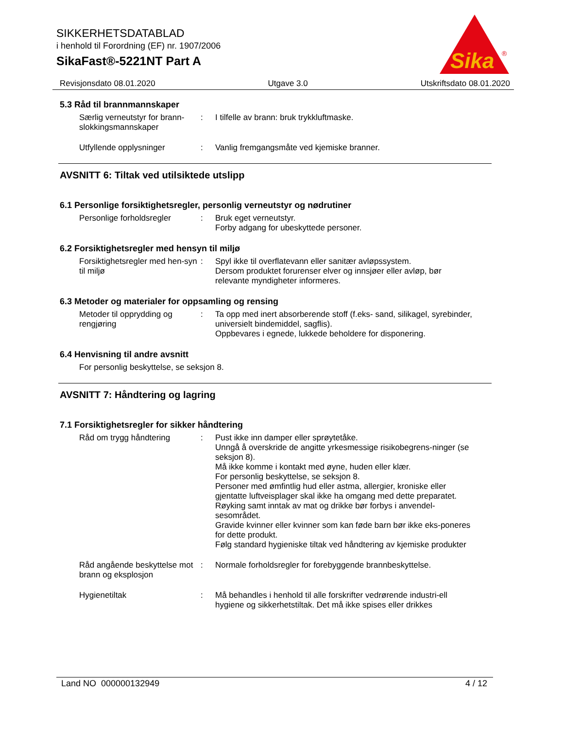SIKKERHETSDATABLAD
i henhold til Forordning (EF) nr. 1907/2006
SikaFast®-5221NT Part A
Sika
®
Revisjonsdato 08.01.2020 Utgave 3.0 Utskriftsdato 08.01.2020
5.3 Råd til brannmannskaper
Særlig verneutstyr for brann-slokkingsmannskaper
: I tilfelle av brann: bruk trykkluftmaske.
Utfyllende opplysninger : Vanlig fremgangsmåte ved kjemiske branner.
AVSNITT 6: Tiltak ved utilsiktede utslipp
6.1 Personlige forsiktighetsregler, personlig verneutstyr og nødrutiner
Personlige forholdsregler
: Bruk eget verneutstyr.
Forby adgang for ubeskyttede personer.
6.2 Forsiktighetsregler med hensyn til miljø
Forsiktighetsregler med hen-syn til miljø
: Spyl ikke til overflatevann eller sanitær avløpssystem.
Dersom produktet forurenser elver og innsjøer eller avløp, bør relevante myndigheter informeres.
6.3 Metoder og materialer for oppsamling og rensing
Metoder til opprydding og rengjøring
: Ta opp med inert absorberende stoff (f.eks- sand, silikagel, syrebinder, universielt bindemiddel, sagflis).
Oppbevares i egnede, lukkede beholdere for disponering.
6.4 Henvisning til andre avsnitt
For personlig beskyttelse, se seksjon 8.
AVSNITT 7: Håndtering og lagring
7.1 Forsiktighetsregler for sikker håndtering
Råd om trygg håndtering : Pust ikke inn damper eller sprøytetåke.
Unngå å overskride de angitte yrkesmessige risikobegrens-ninger (se seksjon 8).
Må ikke komme i kontakt med øyne, huden eller klær.
For personlig beskyttelse, se seksjon 8.
Personer med ømfintlig hud eller astma, allergier, kroniske eller gjentatte luftveisplager skal ikke ha omgang med dette preparatet.
Røyking samt inntak av mat og drikke bør forbys i anvendel-sesområdet.
Gravide kvinner eller kvinner som kan føde barn bør ikke eks-poneres for dette produkt.
Følg standard hygieniske tiltak ved håndtering av kjemiske produkter
Råd angående beskyttelse mot brann og eksplosjon
: Normale forholdsregler for forebyggende brannbeskyttelse.
Hygienetiltak : Må behandles i henhold til alle forskrifter vedrørende industri-ell hygiene og sikkerhetstiltak. Det må ikke spises eller drikkes
Land NO 000000132949 4 / 12